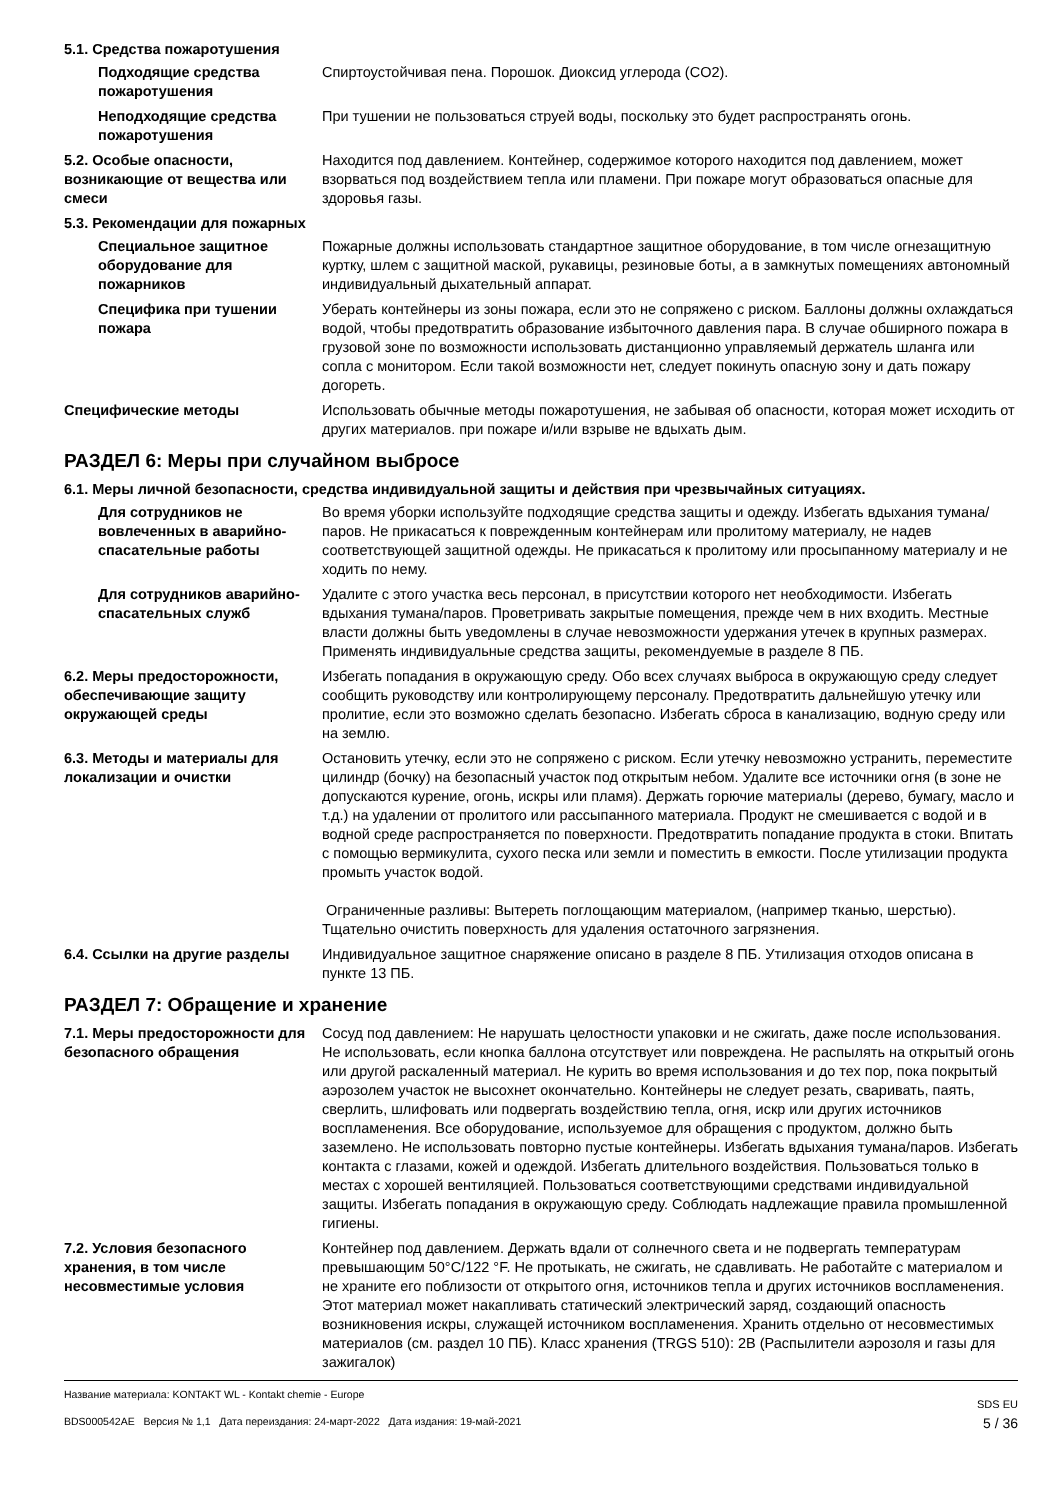5.1. Средства пожаротушения
Подходящие средства пожаротушения
Спиртоустойчивая пена. Порошок. Диоксид углерода (CO2).
Неподходящие средства пожаротушения
При тушении не пользоваться струей воды, поскольку это будет распространять огонь.
5.2. Особые опасности, возникающие от вещества или смеси
Находится под давлением. Контейнер, содержимое которого находится под давлением, может взорваться под воздействием тепла или пламени. При пожаре могут образоваться опасные для здоровья газы.
5.3. Рекомендации для пожарных
Специальное защитное оборудование для пожарников
Пожарные должны использовать стандартное защитное оборудование, в том числе огнезащитную куртку, шлем с защитной маской, рукавицы, резиновые боты, а в замкнутых помещениях автономный индивидуальный дыхательный аппарат.
Специфика при тушении пожара
Уберать контейнеры из зоны пожара, если это не сопряжено с риском. Баллоны должны охлаждаться водой, чтобы предотвратить образование избыточного давления пара. В случае обширного пожара в грузовой зоне по возможности использовать дистанционно управляемый держатель шланга или сопла с монитором. Если такой возможности нет, следует покинуть опасную зону и дать пожару догореть.
Специфические методы Использовать обычные методы пожаротушения, не забывая об опасности, которая может исходить от других материалов. при пожаре и/или взрыве не вдыхать дым.
РАЗДЕЛ 6: Меры при случайном выбросе
6.1. Меры личной безопасности, средства индивидуальной защиты и действия при чрезвычайных ситуациях.
Для сотрудников не вовлеченных в аварийно-спасательные работы
Во время уборки используйте подходящие средства защиты и одежду. Избегать вдыхания тумана/паров. Не прикасаться к поврежденным контейнерам или пролитому материалу, не надев соответствующей защитной одежды. Не прикасаться к пролитому или просыпанному материалу и не ходить по нему.
Для сотрудников аварийно-спасательных служб
Удалите с этого участка весь персонал, в присутствии которого нет необходимости. Избегать вдыхания тумана/паров. Проветривать закрытые помещения, прежде чем в них входить. Местные власти должны быть уведомлены в случае невозможности удержания утечек в крупных размерах. Применять индивидуальные средства защиты, рекомендуемые в разделе 8 ПБ.
6.2. Меры предосторожности, обеспечивающие защиту окружающей среды
Избегать попадания в окружающую среду. Обо всех случаях выброса в окружающую среду следует сообщить руководству или контролирующему персоналу. Предотвратить дальнейшую утечку или пролитие, если это возможно сделать безопасно. Избегать сброса в канализацию, водную среду или на землю.
6.3. Методы и материалы для локализации и очистки
Остановить утечку, если это не сопряжено с риском. Если утечку невозможно устранить, переместите цилиндр (бочку) на безопасный участок под открытым небом. Удалите все источники огня (в зоне не допускаются курение, огонь, искры или пламя). Держать горючие материалы (дерево, бумагу, масло и т.д.) на удалении от пролитого или рассыпанного материала. Продукт не смешивается с водой и в водной среде распространяется по поверхности. Предотвратить попадание продукта в стоки. Впитать с помощью вермикулита, сухого песка или земли и поместить в емкости. После утилизации продукта промыть участок водой.
Ограниченные разливы: Вытереть поглощающим материалом, (например тканью, шерстью). Тщательно очистить поверхность для удаления остаточного загрязнения.
6.4. Ссылки на другие разделы Индивидуальное защитное снаряжение описано в разделе 8 ПБ. Утилизация отходов описана в пункте 13 ПБ.
РАЗДЕЛ 7: Обращение и хранение
7.1. Меры предосторожности для безопасного обращения
Сосуд под давлением: Не нарушать целостности упаковки и не сжигать, даже после использования. Не использовать, если кнопка баллона отсутствует или повреждена. Не распылять на открытый огонь или другой раскаленный материал. Не курить во время использования и до тех пор, пока покрытый аэрозолем участок не высохнет окончательно. Контейнеры не следует резать, сваривать, паять, сверлить, шлифовать или подвергать воздействию тепла, огня, искр или других источников воспламенения. Все оборудование, используемое для обращения с продуктом, должно быть заземлено. Не использовать повторно пустые контейнеры. Избегать вдыхания тумана/паров. Избегать контакта с глазами, кожей и одеждой. Избегать длительного воздействия. Пользоваться только в местах с хорошей вентиляцией. Пользоваться соответствующими средствами индивидуальной защиты. Избегать попадания в окружающую среду. Соблюдать надлежащие правила промышленной гигиены.
7.2. Условия безопасного хранения, в том числе несовместимые условия
Контейнер под давлением. Держать вдали от солнечного света и не подвергать температурам превышающим 50°C/122 °F. Не протыкать, не сжигать, не сдавливать. Не работайте с материалом и не храните его поблизости от открытого огня, источников тепла и других источников воспламенения. Этот материал может накапливать статический электрический заряд, создающий опасность возникновения искры, служащей источником воспламенения. Хранить отдельно от несовместимых материалов (см. раздел 10 ПБ). Класс хранения (TRGS 510): 2B (Распылители аэрозоля и газы для зажигалок)
Название материала: KONTAKT WL - Kontakt chemie - Europe
BDS000542AE Версия № 1,1 Дата переиздания: 24-март-2022 Дата издания: 19-май-2021
SDS EU
5 / 36